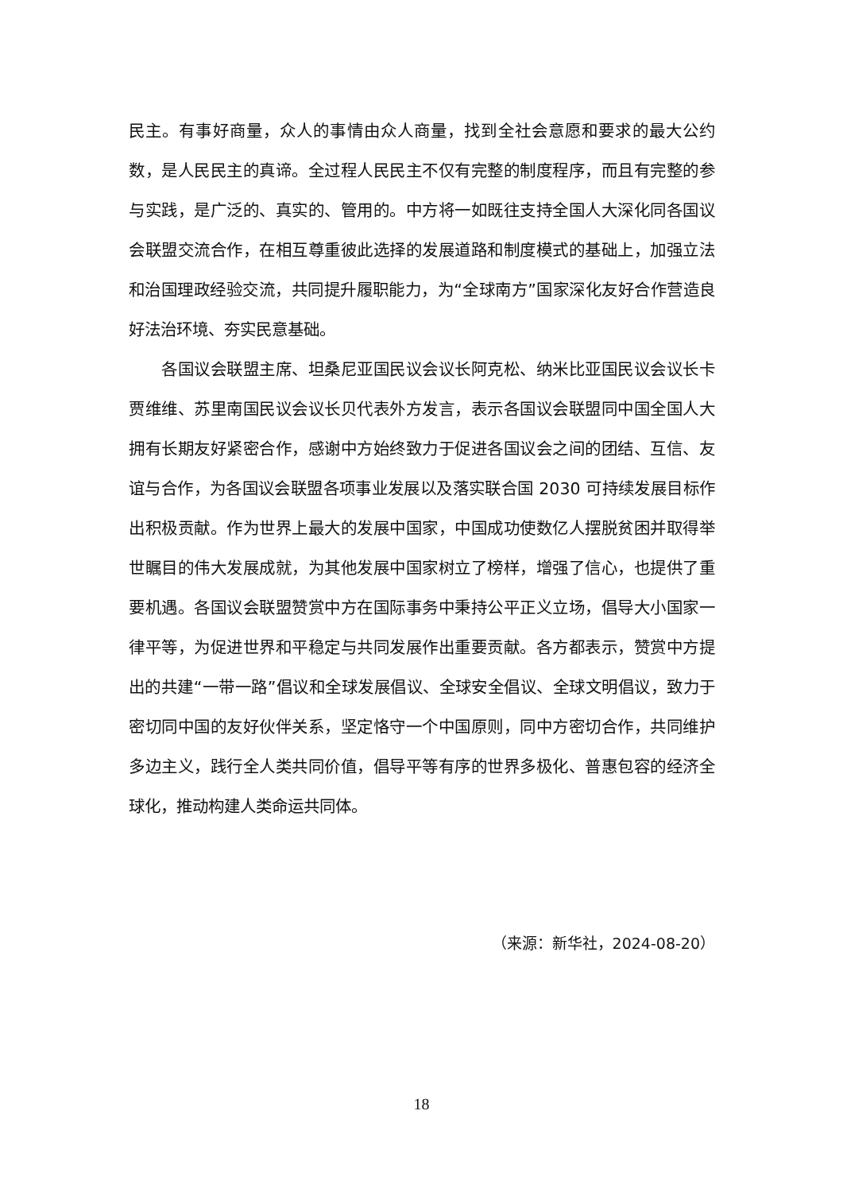民主。有事好商量，众人的事情由众人商量，找到全社会意愿和要求的最大公约数，是人民民主的真谛。全过程人民民主不仅有完整的制度程序，而且有完整的参与实践，是广泛的、真实的、管用的。中方将一如既往支持全国人大深化同各国议会联盟交流合作，在相互尊重彼此选择的发展道路和制度模式的基础上，加强立法和治国理政经验交流，共同提升履职能力，为“全球南方”国家深化友好合作营造良好法治环境、夯实民意基础。
各国议会联盟主席、坦桑尼亚国民议会议长阿克松、纳米比亚国民议会议长卡贾维维、苏里南国民议会议长贝代表外方发言，表示各国议会联盟同中国全国人大拥有长期友好紧密合作，感谢中方始终致力于促进各国议会之间的团结、互信、友谊与合作，为各国议会联盟各项事业发展以及落实联合国 2030 可持续发展目标作出积极贡献。作为世界上最大的发展中国家，中国成功使数亿人摆脱贫困并取得举世瞩目的伟大发展成就，为其他发展中国家树立了榜样，增强了信心，也提供了重要机遇。各国议会联盟赞赏中方在国际事务中秉持公平正义立场，倡导大小国家一律平等，为促进世界和平稳定与共同发展作出重要贡献。各方都表示，赞赏中方提出的共建“一带一路”倡议和全球发展倡议、全球安全倡议、全球文明倡议，致力于密切同中国的友好伙伴关系，坚定恪守一个中国原则，同中方密切合作，共同维护多边主义，践行全人类共同价值，倡导平等有序的世界多极化、普惠包容的经济全球化，推动构建人类命运共同体。
（来源：新华社，2024-08-20）
18